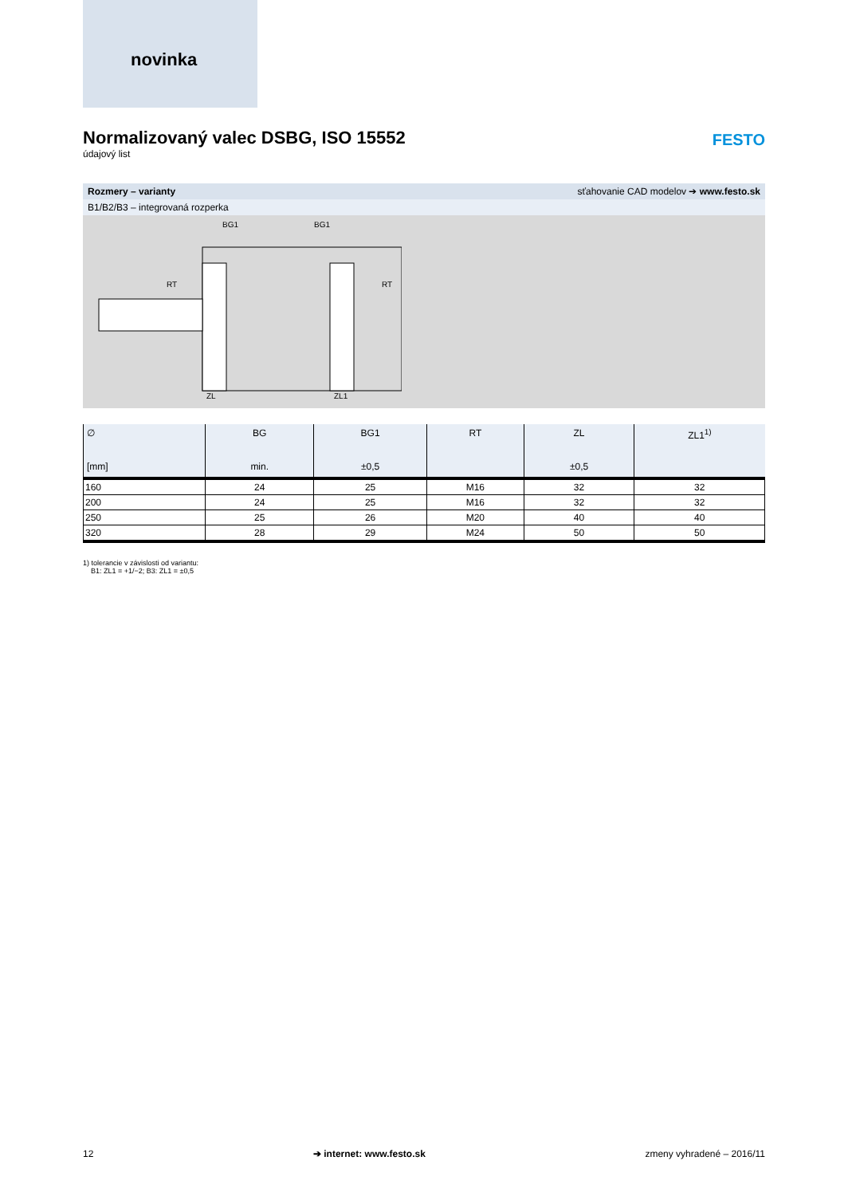novinka
Normalizovaný valec DSBG, ISO 15552
údajový list
FESTO
Rozmery – varianty sťahovanie CAD modelov ➔ www.festo.sk
B1/B2/B3 – integrovaná rozperka
BG1
BG1
ZL
ZL1
RT
RT
| ∅ [mm] | BG min. | BG1 ±0,5 | RT | ZL ±0,5 | ZL1<sup>1)</sup> |
| --- | --- | --- | --- | --- | --- |
| 160 | 24 | 25 | M16 | 32 | 32 |
| 200 | 24 | 25 | M16 | 32 | 32 |
| 250 | 25 | 26 | M20 | 40 | 40 |
| 320 | 28 | 29 | M24 | 50 | 50 |
1) tolerancie v závislosti od variantu:
B1: ZL1 = +1/−2; B3: ZL1 = ±0,5
12 ➔ internet: www.festo.sk zmeny vyhradené – 2016/11